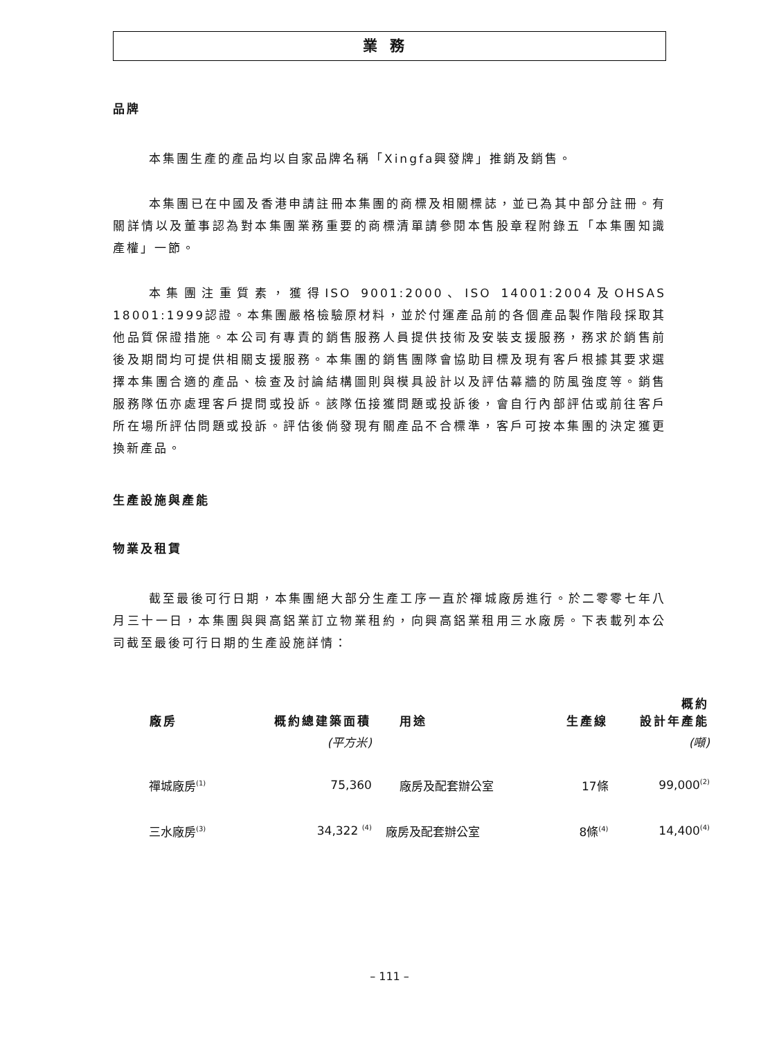業務
品牌
本集團生產的產品均以自家品牌名稱「Xingfa興發牌」推銷及銷售。
本集團已在中國及香港申請註冊本集團的商標及相關標誌，並已為其中部分註冊。有關詳情以及董事認為對本集團業務重要的商標清單請參閱本售股章程附錄五「本集團知識產權」一節。
本集團注重質素，獲得ISO 9001:2000、ISO 14001:2004及OHSAS 18001:1999認證。本集團嚴格檢驗原材料，並於付運產品前的各個產品製作階段採取其他品質保證措施。本公司有專責的銷售服務人員提供技術及安裝支援服務，務求於銷售前後及期間均可提供相關支援服務。本集團的銷售團隊會協助目標及現有客戶根據其要求選擇本集團合適的產品、檢查及討論結構圖則與模具設計以及評估幕牆的防風強度等。銷售服務隊伍亦處理客戶提問或投訴。該隊伍接獲問題或投訴後，會自行內部評估或前往客戶所在場所評估問題或投訴。評估後倘發現有關產品不合標準，客戶可按本集團的決定獲更換新產品。
生產設施與產能
物業及租賃
截至最後可行日期，本集團絕大部分生產工序一直於禪城廠房進行。於二零零七年八月三十一日，本集團與興高鋁業訂立物業租約，向興高鋁業租用三水廠房。下表載列本公司截至最後可行日期的生產設施詳情：
| 廠房 | 概約總建築面積 | 用途 | 生產線 | 概約 設計年產能 |
| --- | --- | --- | --- | --- |
| | (平方米) | | | (噸) |
| 禪城廠房<sup>(1)</sup> | 75,360 | 廠房及配套辦公室 | 17條 | 99,000<sup>(2)</sup> |
| 三水廠房<sup>(3)</sup> | 34,322 <sup>(4)</sup> | 廠房及配套辦公室 | 8條<sup>(4)</sup> | 14,400<sup>(4)</sup> |
– 111 –